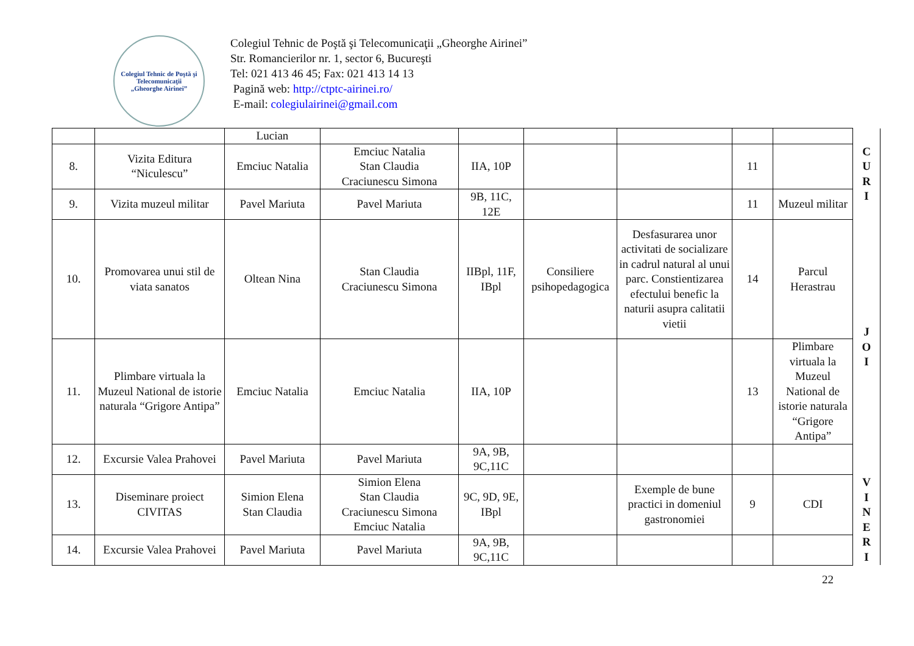Colegiul Tehnic de Poştă şi Telecomunicaţii
„Gheorghe Airinei”
Colegiul Tehnic de Poştă şi Telecomunicaţii „Gheorghe Airinei”
Str. Romancierilor nr. 1, sector 6, Bucureşti
Tel: 021 413 46 45; Fax: 021 413 14 13
Pagină web: http://ctptc-airinei.ro/
E-mail: colegiulairinei@gmail.com
| | | Lucian | | | | | | | C U R I |
| 8. | Vizita Editura “Niculescu” | Emciuc Natalia | Emciuc Natalia Stan Claudia Craciunescu Simona | IIA, 10P | | | 11 | | |
| 9. | Vizita muzeul militar | Pavel Mariuta | Pavel Mariuta | 9B, 11C, 12E | | | 11 | Muzeul militar | |
| 10. | Promovarea unui stil de viata sanatos | Oltean Nina | Stan Claudia Craciunescu Simona | IIBpl, 11F, IBpl | Consiliere psihopedagogica | Desfasurarea unor activitati de socializare in cadrul natural al unui parc. Constientizarea efectului benefic la naturii asupra calitatii vietii | 14 | Parcul Herastrau | J O I |
| 11. | Plimbare virtuala la Muzeul National de istorie naturala “Grigore Antipa” | Emciuc Natalia | Emciuc Natalia | IIA, 10P | | | 13 | Plimbare virtuala la Muzeul National de istorie naturala “Grigore Antipa” | |
| 12. | Excursie Valea Prahovei | Pavel Mariuta | Pavel Mariuta | 9A, 9B, 9C,11C | | | | | |
| 13. | Diseminare proiect CIVITAS | Simion Elena Stan Claudia | Simion Elena Stan Claudia Craciunescu Simona Emciuc Natalia | 9C, 9D, 9E, IBpl | | Exemple de bune practici in domeniul gastronomiei | 9 | CDI | V I N E R I |
| 14. | Excursie Valea Prahovei | Pavel Mariuta | Pavel Mariuta | 9A, 9B, 9C,11C | | | | | |
22